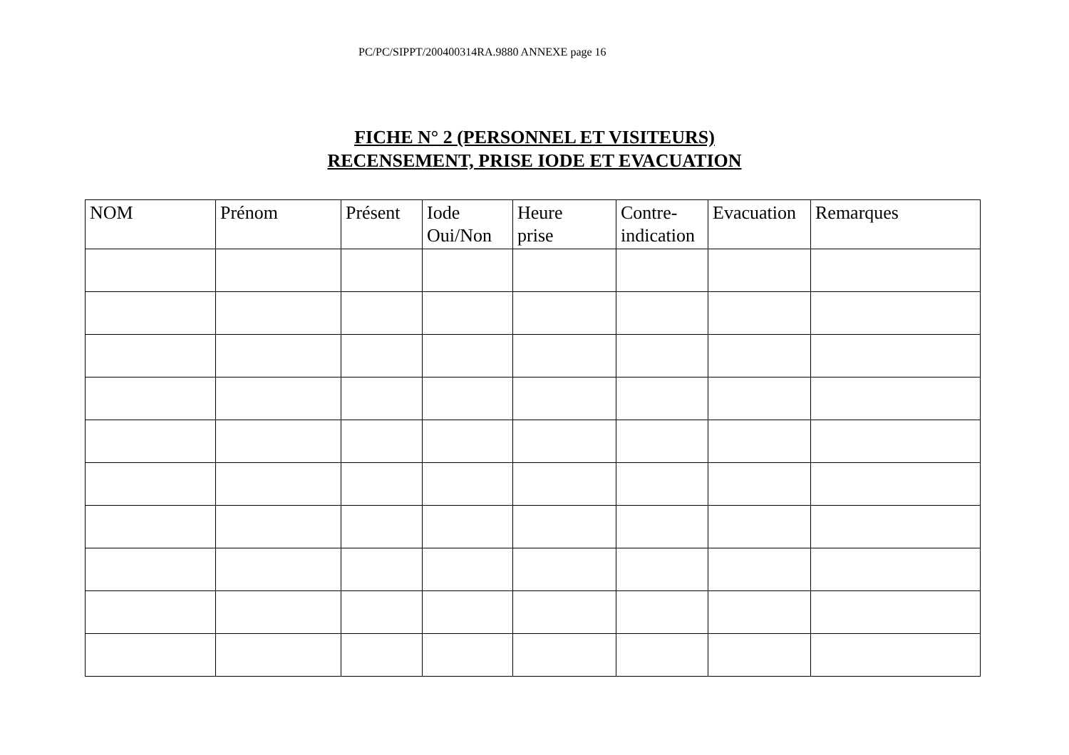PC/PC/SIPPT/200400314RA.9880 ANNEXE page 16
FICHE N° 2 (PERSONNEL ET VISITEURS)
RECENSEMENT, PRISE IODE ET EVACUATION
| NOM | Prénom | Présent | Iode Oui/Non | Heure prise | Contre- indication | Evacuation | Remarques |
| --- | --- | --- | --- | --- | --- | --- | --- |